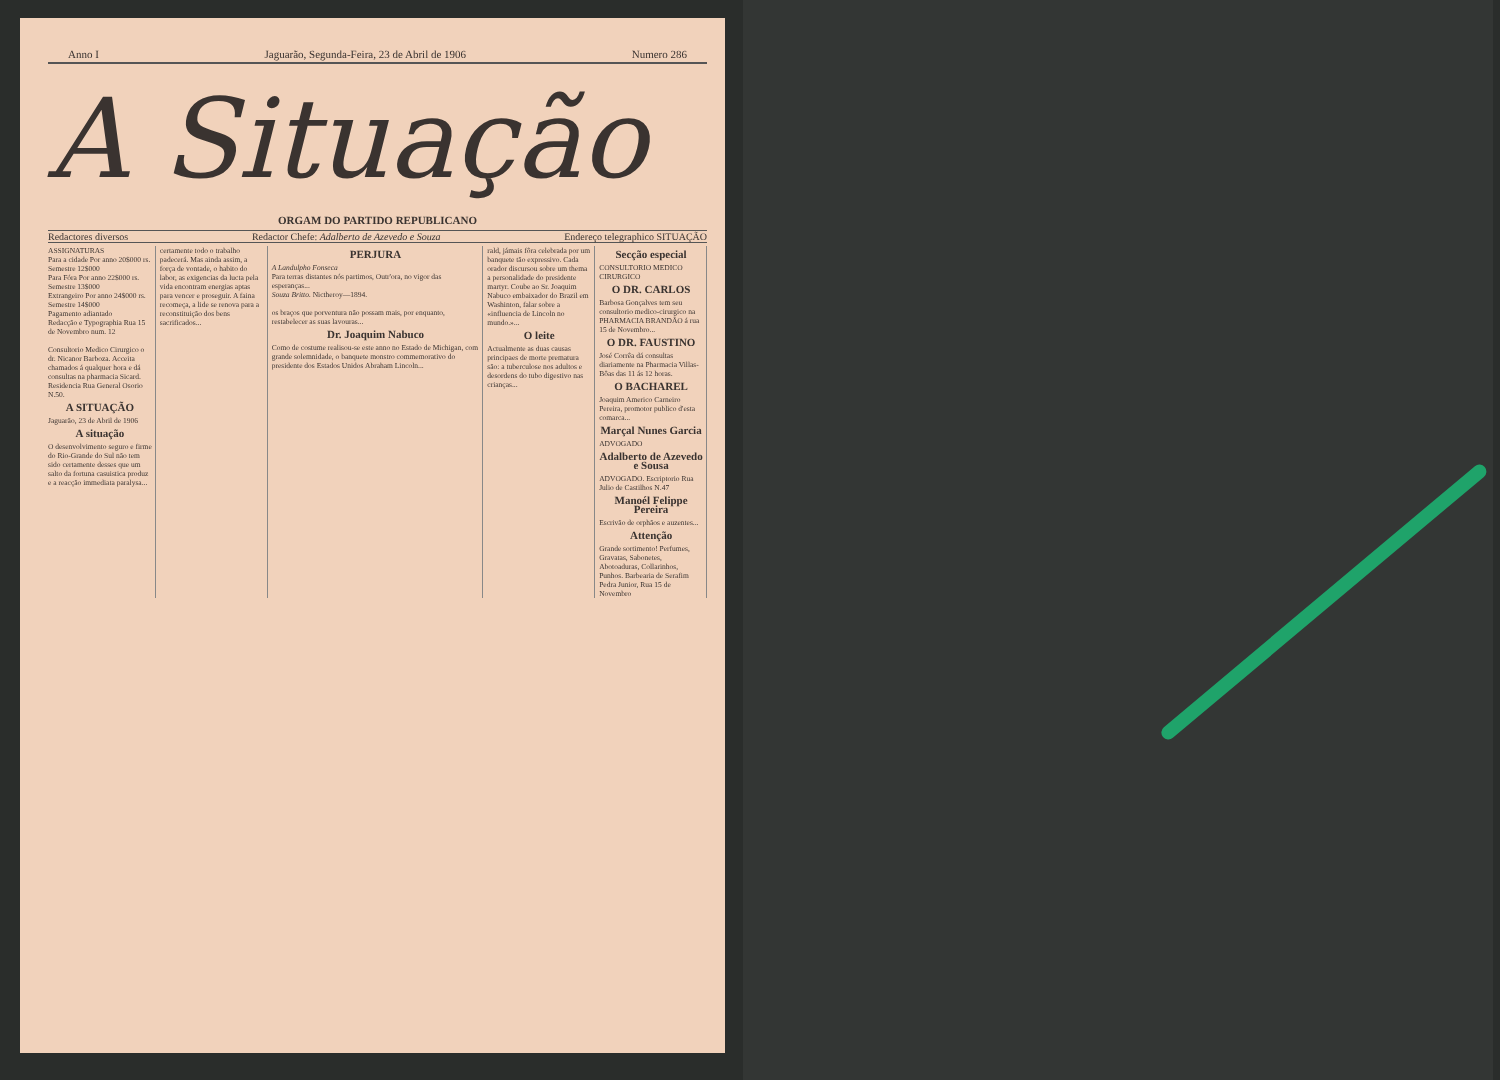Anno I Jaguarão, Segunda-Feira, 23 de Abril de 1906 Numero 286
A Situação
ORGAM DO PARTIDO REPUBLICANO
Redactores diversos Redactor Chefe: Adalberto de Azevedo e Souza Endereço telegraphico SITUAÇÃO
ASSIGNATURAS
Para a cidade Por anno 20$000 rs. Semestre 12$000
Para Fóra Por anno 22$000 rs. Semestre 13$000
Extrangeiro Por anno 24$000 rs. Semestre 14$000
Pagamento adiantado
Redacção e Typographia Rua 15 de Novembro num. 12
Consultorio Medico Cirurgico o dr. Nicanor Barboza. Acceita chamados á qualquer hora e dá consultas na pharmacia Sicard. Residencia Rua General Osorio N.50.
A SITUAÇÃO
Jaguarão, 23 de Abril de 1906
A situação
O desenvolvimento seguro e firme do Rio-Grande do Sul não tem sido certamente desses que um salto da fortuna casuistica produz e a reacção immediata paralysa...
certamente todo o trabalho padecerá. Mas ainda assim, a força de vontade, o habito do labor, as exigencias da lucta pela vida encontram energias aptas para vencer e proseguir. A faina recomeça, a lide se renova para a reconstituição dos bens sacrificados...
PERJURA
A Landulpho Fonseca
Para terras distantes nós partimos, Outr'ora, no vigor das esperanças...
Souza Britto. Nictheroy—1894.
os braços que porventura não possam mais, por enquanto, restabelecer as suas lavouras...
Dr. Joaquim Nabuco
Como de costume realisou-se este anno no Estado de Michigan, com grande solemnidade, o banquete monstro commemorativo do presidente dos Estados Unidos Abraham Lincoln...
rald, jámais fôra celebrada por um banquete tão expressivo. Cada orador discursou sobre um thema a personalidade do presidente martyr. Coube ao Sr. Joaquim Nabuco embaixador do Brazil em Washinton, falar sobre a «influencia de Lincoln no mundo.»...
O leite
Actualmente as duas causas principaes de morte prematura são: a tuberculose nos adultos e desordens do tubo digestivo nas crianças...
Secção especial
CONSULTORIO MEDICO CIRURGICO
O DR. CARLOS
Barbosa Gonçalves tem seu consultorio medico-cirurgico na PHARMACIA BRANDÃO á rua 15 de Novembro...
O DR. FAUSTINO
José Corrêa dá consultas diariamente na Pharmacia Villas-Bôas das 11 ás 12 horas.
O BACHAREL
Joaquim Americo Carneiro Pereira, promotor publico d'esta comarca...
Marçal Nunes Garcia
ADVOGADO
Adalberto de Azevedo e Sousa
ADVOGADO. Escriptorio Rua Julio de Castilhos N.47
Manoél Felippe Pereira
Escrivão de orphãos e auzentes...
Attenção
Grande sortimento! Perfumes, Gravatas, Sabonetes, Abotoaduras, Collarinhos, Punhos. Barbearia de Serafim Pedra Junior, Rua 15 de Novembro